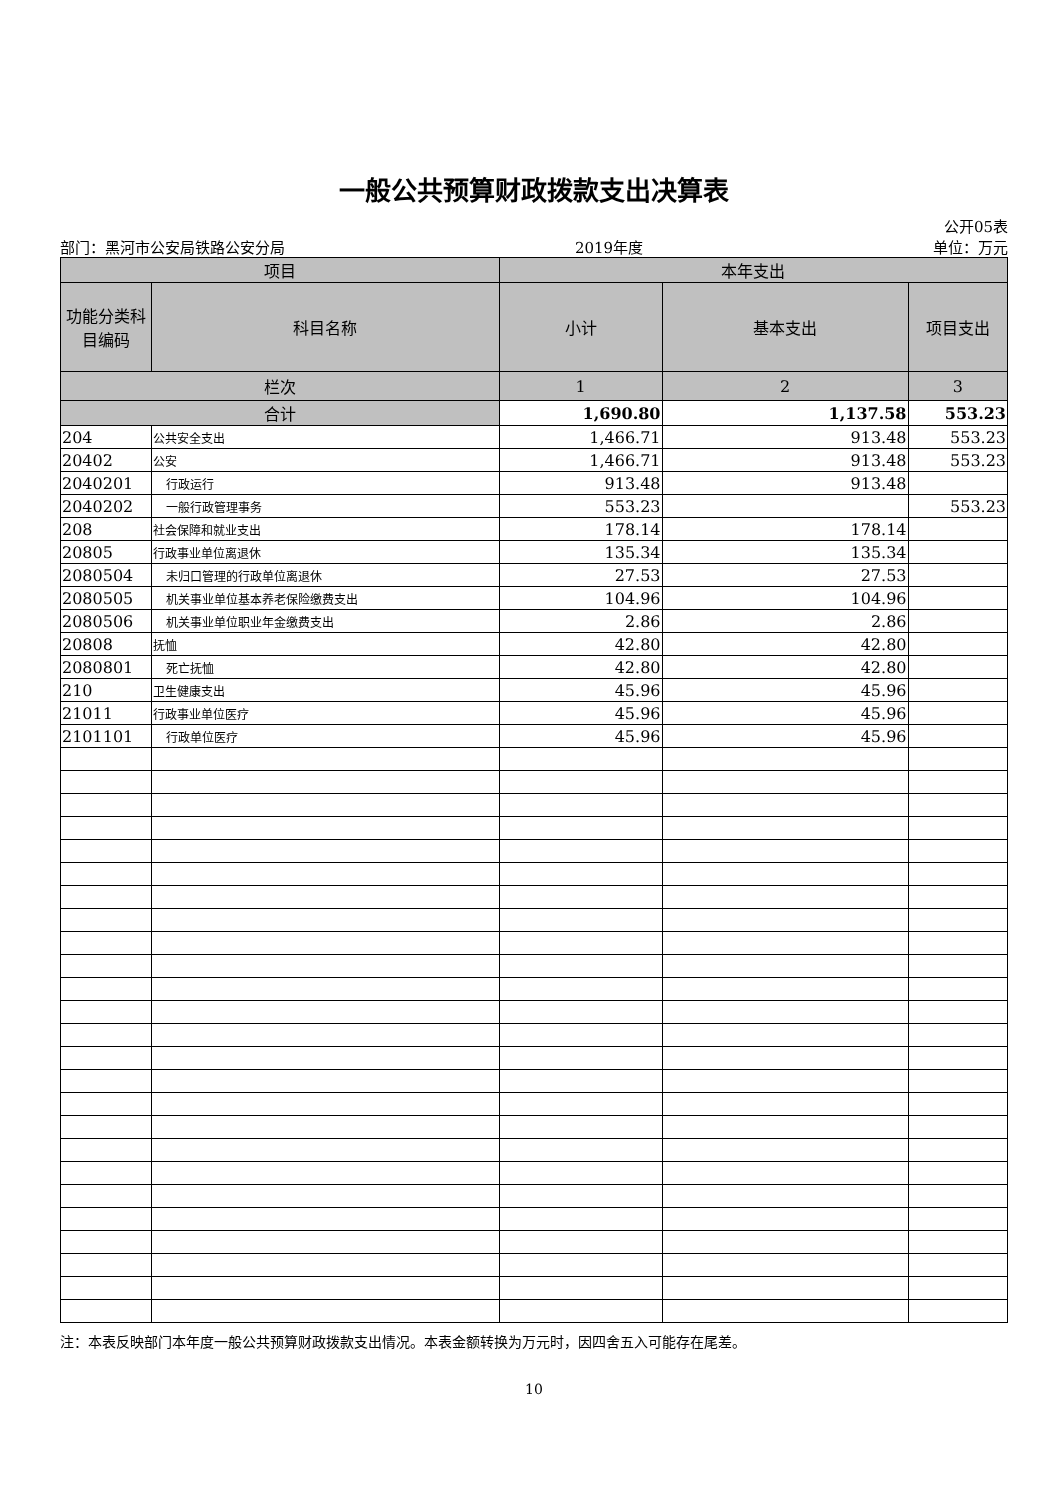一般公共预算财政拨款支出决算表
公开05表
部门：黑河市公安局铁路公安分局 2019年度 单位：万元
| 项目 | | 本年支出 | | |
| --- | --- | --- | --- | --- |
| 功能分类科目编码 | 科目名称 | 小计 | 基本支出 | 项目支出 |
| 栏次 | | 1 | 2 | 3 |
| 合计 | | 1,690.80 | 1,137.58 | 553.23 |
| 204 | 公共安全支出 | 1,466.71 | 913.48 | 553.23 |
| 20402 | 公安 | 1,466.71 | 913.48 | 553.23 |
| 2040201 | 行政运行 | 913.48 | 913.48 | |
| 2040202 | 一般行政管理事务 | 553.23 | | 553.23 |
| 208 | 社会保障和就业支出 | 178.14 | 178.14 | |
| 20805 | 行政事业单位离退休 | 135.34 | 135.34 | |
| 2080504 | 未归口管理的行政单位离退休 | 27.53 | 27.53 | |
| 2080505 | 机关事业单位基本养老保险缴费支出 | 104.96 | 104.96 | |
| 2080506 | 机关事业单位职业年金缴费支出 | 2.86 | 2.86 | |
| 20808 | 抚恤 | 42.80 | 42.80 | |
| 2080801 | 死亡抚恤 | 42.80 | 42.80 | |
| 210 | 卫生健康支出 | 45.96 | 45.96 | |
| 21011 | 行政事业单位医疗 | 45.96 | 45.96 | |
| 2101101 | 行政单位医疗 | 45.96 | 45.96 | |
注：本表反映部门本年度一般公共预算财政拨款支出情况。本表金额转换为万元时，因四舍五入可能存在尾差。
10